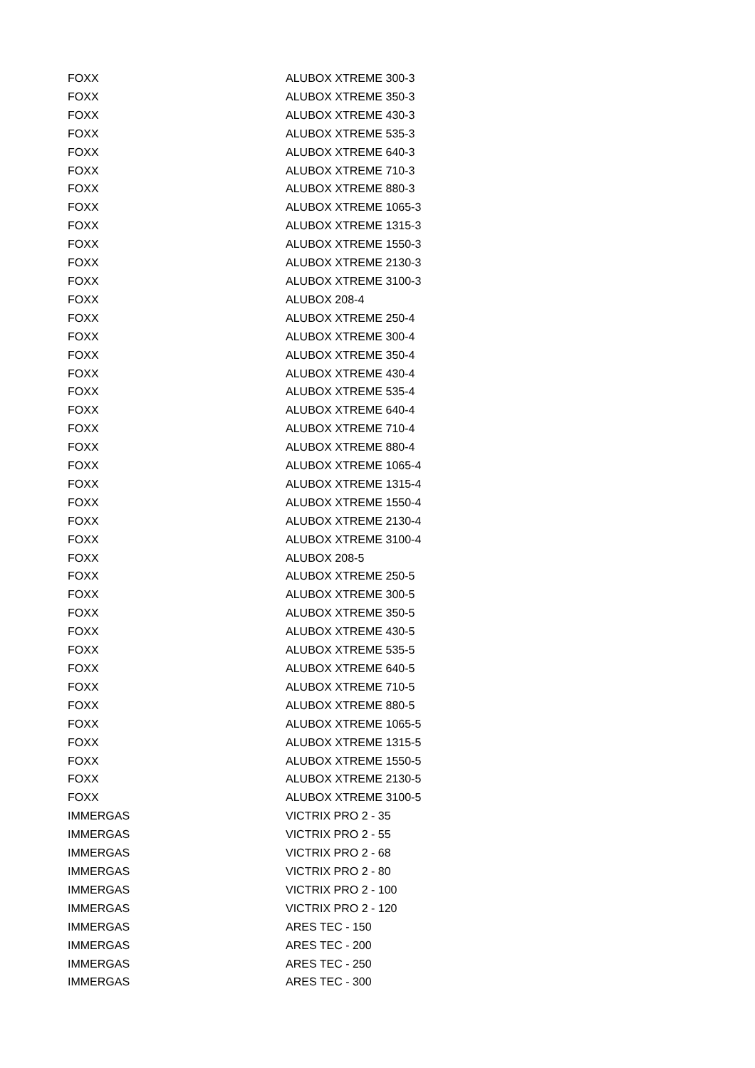| FOXX | ALUBOX XTREME 300-3 |
| FOXX | ALUBOX XTREME 350-3 |
| FOXX | ALUBOX XTREME 430-3 |
| FOXX | ALUBOX XTREME 535-3 |
| FOXX | ALUBOX XTREME 640-3 |
| FOXX | ALUBOX XTREME 710-3 |
| FOXX | ALUBOX XTREME 880-3 |
| FOXX | ALUBOX XTREME 1065-3 |
| FOXX | ALUBOX XTREME 1315-3 |
| FOXX | ALUBOX XTREME 1550-3 |
| FOXX | ALUBOX XTREME 2130-3 |
| FOXX | ALUBOX XTREME 3100-3 |
| FOXX | ALUBOX 208-4 |
| FOXX | ALUBOX XTREME 250-4 |
| FOXX | ALUBOX XTREME 300-4 |
| FOXX | ALUBOX XTREME 350-4 |
| FOXX | ALUBOX XTREME 430-4 |
| FOXX | ALUBOX XTREME 535-4 |
| FOXX | ALUBOX XTREME 640-4 |
| FOXX | ALUBOX XTREME 710-4 |
| FOXX | ALUBOX XTREME 880-4 |
| FOXX | ALUBOX XTREME 1065-4 |
| FOXX | ALUBOX XTREME 1315-4 |
| FOXX | ALUBOX XTREME 1550-4 |
| FOXX | ALUBOX XTREME 2130-4 |
| FOXX | ALUBOX XTREME 3100-4 |
| FOXX | ALUBOX 208-5 |
| FOXX | ALUBOX XTREME 250-5 |
| FOXX | ALUBOX XTREME 300-5 |
| FOXX | ALUBOX XTREME 350-5 |
| FOXX | ALUBOX XTREME 430-5 |
| FOXX | ALUBOX XTREME 535-5 |
| FOXX | ALUBOX XTREME 640-5 |
| FOXX | ALUBOX XTREME 710-5 |
| FOXX | ALUBOX XTREME 880-5 |
| FOXX | ALUBOX XTREME 1065-5 |
| FOXX | ALUBOX XTREME 1315-5 |
| FOXX | ALUBOX XTREME 1550-5 |
| FOXX | ALUBOX XTREME 2130-5 |
| FOXX | ALUBOX XTREME 3100-5 |
| IMMERGAS | VICTRIX PRO 2 - 35 |
| IMMERGAS | VICTRIX PRO 2 - 55 |
| IMMERGAS | VICTRIX PRO 2 - 68 |
| IMMERGAS | VICTRIX PRO 2 - 80 |
| IMMERGAS | VICTRIX PRO 2 - 100 |
| IMMERGAS | VICTRIX PRO 2 - 120 |
| IMMERGAS | ARES TEC - 150 |
| IMMERGAS | ARES TEC - 200 |
| IMMERGAS | ARES TEC - 250 |
| IMMERGAS | ARES TEC - 300 |